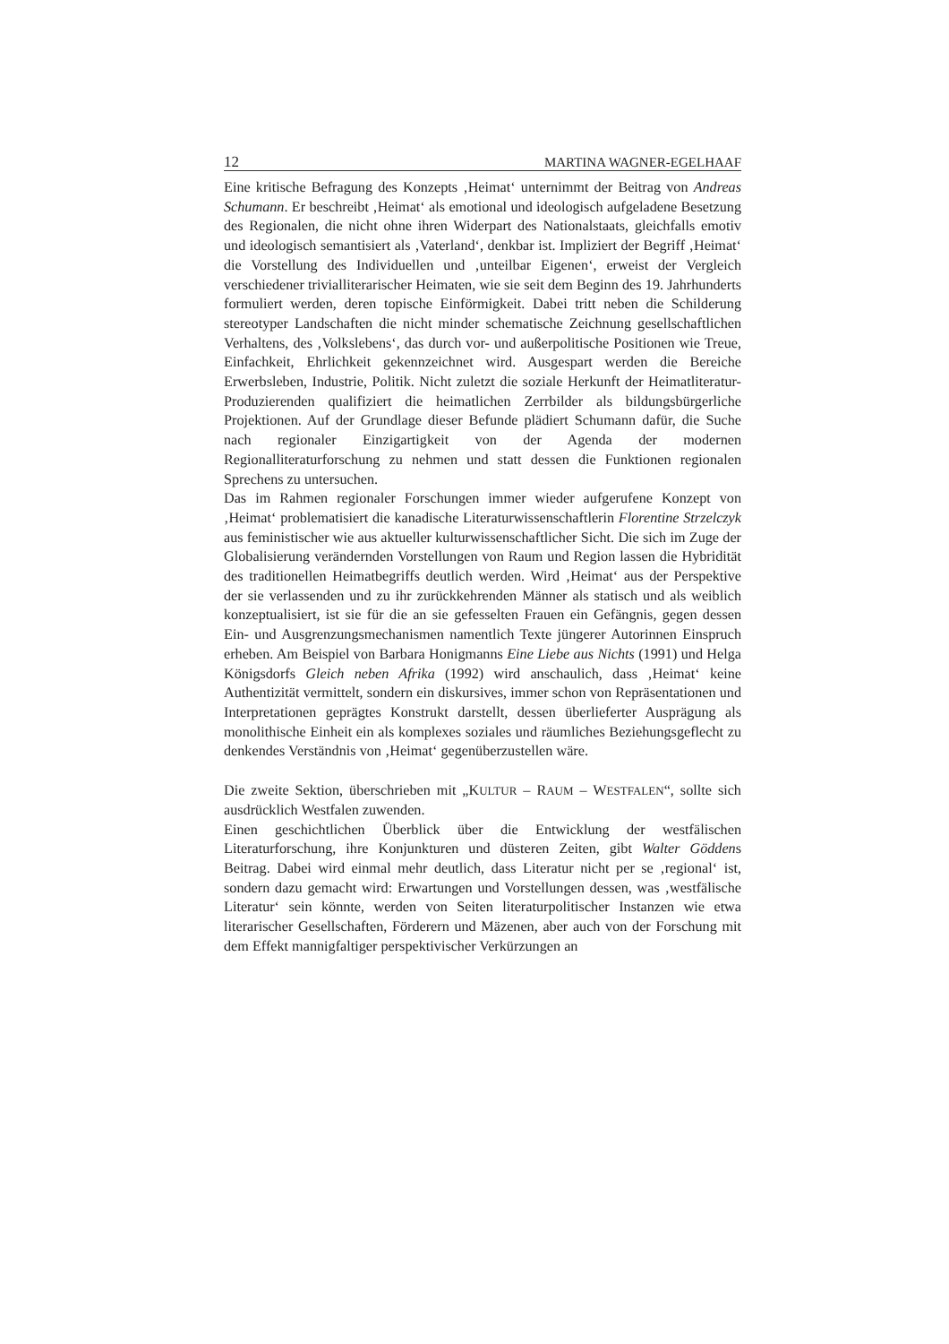12 MARTINA WAGNER-EGELHAAF
Eine kritische Befragung des Konzepts ‚Heimat‘ unternimmt der Beitrag von Andreas Schumann. Er beschreibt ‚Heimat‘ als emotional und ideologisch aufgeladene Besetzung des Regionalen, die nicht ohne ihren Widerpart des Nationalstaats, gleichfalls emotiv und ideologisch semantisiert als ‚Vaterland‘, denkbar ist. Impliziert der Begriff ‚Heimat‘ die Vorstellung des Individuellen und ‚unteilbar Eigenen‘, erweist der Vergleich verschiedener trivialliterarischer Heimaten, wie sie seit dem Beginn des 19. Jahrhunderts formuliert werden, deren topische Einförmigkeit. Dabei tritt neben die Schilderung stereotyper Landschaften die nicht minder schematische Zeichnung gesellschaftlichen Verhaltens, des ‚Volkslebens‘, das durch vor- und außerpolitische Positionen wie Treue, Einfachkeit, Ehrlichkeit gekennzeichnet wird. Ausgespart werden die Bereiche Erwerbsleben, Industrie, Politik. Nicht zuletzt die soziale Herkunft der Heimatliteratur-Produzierenden qualifiziert die heimatlichen Zerrbilder als bildungsbürgerliche Projektionen. Auf der Grundlage dieser Befunde plädiert Schumann dafür, die Suche nach regionaler Einzigartigkeit von der Agenda der modernen Regionalliteraturforschung zu nehmen und statt dessen die Funktionen regionalen Sprechens zu untersuchen.
Das im Rahmen regionaler Forschungen immer wieder aufgerufene Konzept von ‚Heimat‘ problematisiert die kanadische Literaturwissenschaftlerin Florentine Strzelczyk aus feministischer wie aus aktueller kulturwissenschaftlicher Sicht. Die sich im Zuge der Globalisierung verändernden Vorstellungen von Raum und Region lassen die Hybridität des traditionellen Heimatbegriffs deutlich werden. Wird ‚Heimat‘ aus der Perspektive der sie verlassenden und zu ihr zurückkehrenden Männer als statisch und als weiblich konzeptualisiert, ist sie für die an sie gefesselten Frauen ein Gefängnis, gegen dessen Ein- und Ausgrenzungsmechanismen namentlich Texte jüngerer Autorinnen Einspruch erheben. Am Beispiel von Barbara Honigmanns Eine Liebe aus Nichts (1991) und Helga Königsdorfs Gleich neben Afrika (1992) wird anschaulich, dass ‚Heimat‘ keine Authentizität vermittelt, sondern ein diskursives, immer schon von Repräsentationen und Interpretationen geprägtes Konstrukt darstellt, dessen überlieferter Ausprägung als monolithische Einheit ein als komplexes soziales und räumliches Beziehungsgeflecht zu denkendes Verständnis von ‚Heimat‘ gegenüberzustellen wäre.
Die zweite Sektion, überschrieben mit „KULTUR – RAUM – WESTFALEN“, sollte sich ausdrücklich Westfalen zuwenden.
Einen geschichtlichen Überblick über die Entwicklung der westfälischen Literaturforschung, ihre Konjunkturen und düsteren Zeiten, gibt Walter Göddens Beitrag. Dabei wird einmal mehr deutlich, dass Literatur nicht per se ‚regional‘ ist, sondern dazu gemacht wird: Erwartungen und Vorstellungen dessen, was ‚westfälische Literatur‘ sein könnte, werden von Seiten literaturpolitischer Instanzen wie etwa literarischer Gesellschaften, Förderern und Mäzenen, aber auch von der Forschung mit dem Effekt mannigfaltiger perspektivischer Verkürzungen an